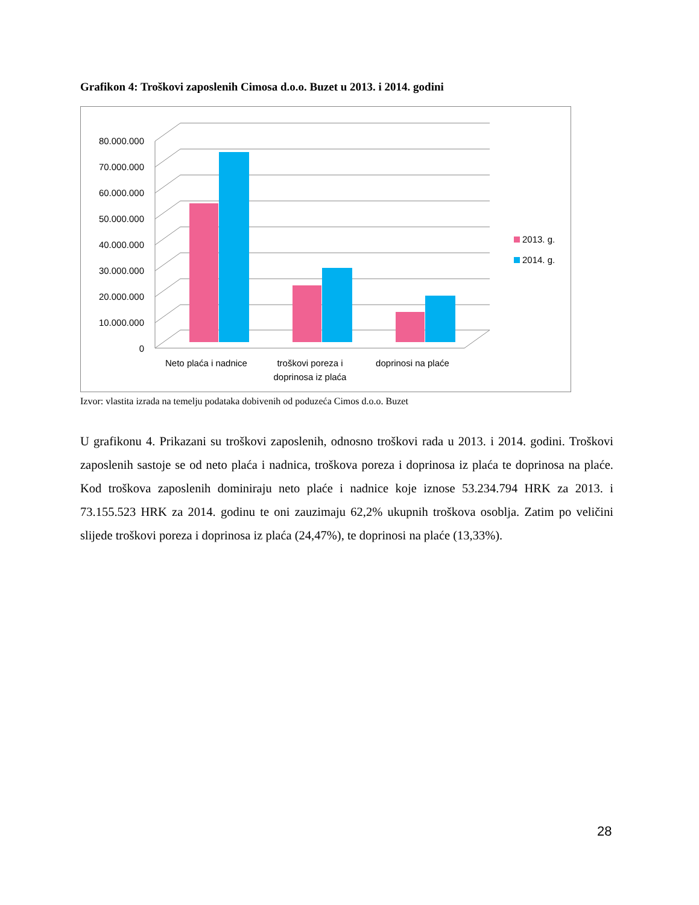Grafikon 4: Troškovi zaposlenih Cimosa d.o.o. Buzet u 2013. i 2014. godini
80.000.000
70.000.000
60.000.000
50.000.000
40.000.000
30.000.000
20.000.000
10.000.000
0
Neto plaća i nadnice
troškovi poreza i
doprinosa iz plaća
doprinosi na plaće
2013. g.
2014. g.
Izvor: vlastita izrada na temelju podataka dobivenih od poduzeća Cimos d.o.o. Buzet
U grafikonu 4. Prikazani su troškovi zaposlenih, odnosno troškovi rada u 2013. i 2014. godini. Troškovi zaposlenih sastoje se od neto plaća i nadnica, troškova poreza i doprinosa iz plaća te doprinosa na plaće. Kod troškova zaposlenih dominiraju neto plaće i nadnice koje iznose 53.234.794 HRK za 2013. i 73.155.523 HRK za 2014. godinu te oni zauzimaju 62,2% ukupnih troškova osoblja. Zatim po veličini slijede troškovi poreza i doprinosa iz plaća (24,47%), te doprinosi na plaće (13,33%).
28